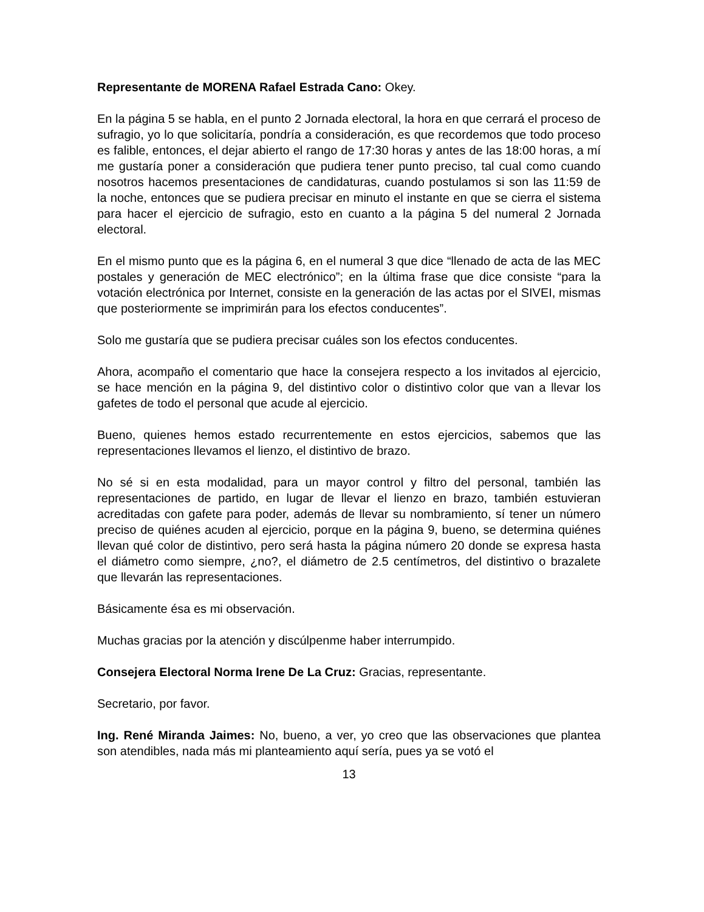Representante de MORENA Rafael Estrada Cano: Okey.
En la página 5 se habla, en el punto 2 Jornada electoral, la hora en que cerrará el proceso de sufragio, yo lo que solicitaría, pondría a consideración, es que recordemos que todo proceso es falible, entonces, el dejar abierto el rango de 17:30 horas y antes de las 18:00 horas, a mí me gustaría poner a consideración que pudiera tener punto preciso, tal cual como cuando nosotros hacemos presentaciones de candidaturas, cuando postulamos si son las 11:59 de la noche, entonces que se pudiera precisar en minuto el instante en que se cierra el sistema para hacer el ejercicio de sufragio, esto en cuanto a la página 5 del numeral 2 Jornada electoral.
En el mismo punto que es la página 6, en el numeral 3 que dice “llenado de acta de las MEC postales y generación de MEC electrónico”; en la última frase que dice consiste “para la votación electrónica por Internet, consiste en la generación de las actas por el SIVEI, mismas que posteriormente se imprimirán para los efectos conducentes”.
Solo me gustaría que se pudiera precisar cuáles son los efectos conducentes.
Ahora, acompaño el comentario que hace la consejera respecto a los invitados al ejercicio, se hace mención en la página 9, del distintivo color o distintivo color que van a llevar los gafetes de todo el personal que acude al ejercicio.
Bueno, quienes hemos estado recurrentemente en estos ejercicios, sabemos que las representaciones llevamos el lienzo, el distintivo de brazo.
No sé si en esta modalidad, para un mayor control y filtro del personal, también las representaciones de partido, en lugar de llevar el lienzo en brazo, también estuvieran acreditadas con gafete para poder, además de llevar su nombramiento, sí tener un número preciso de quiénes acuden al ejercicio, porque en la página 9, bueno, se determina quiénes llevan qué color de distintivo, pero será hasta la página número 20 donde se expresa hasta el diámetro como siempre, ¿no?, el diámetro de 2.5 centímetros, del distintivo o brazalete que llevarán las representaciones.
Básicamente ésa es mi observación.
Muchas gracias por la atención y discúlpenme haber interrumpido.
Consejera Electoral Norma Irene De La Cruz: Gracias, representante.
Secretario, por favor.
Ing. René Miranda Jaimes: No, bueno, a ver, yo creo que las observaciones que plantea son atendibles, nada más mi planteamiento aquí sería, pues ya se votó el
13